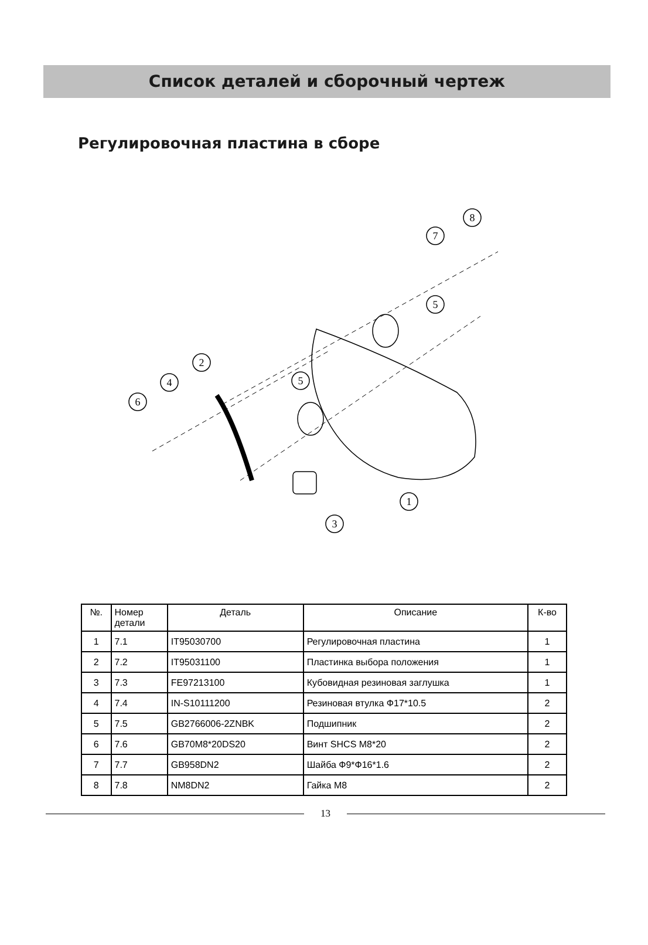Список деталей и сборочный чертеж
Регулировочная пластина в сборе
8
7
5
5
2
4
6
1
3
| №. | Номер детали | Деталь | Описание | К-во |
| --- | --- | --- | --- | --- |
| 1 | 7.1 | IT95030700 | Регулировочная пластина | 1 |
| 2 | 7.2 | IT95031100 | Пластинка выбора положения | 1 |
| 3 | 7.3 | FE97213100 | Кубовидная резиновая заглушка | 1 |
| 4 | 7.4 | IN-S10111200 | Резиновая втулка Ф17*10.5 | 2 |
| 5 | 7.5 | GB2766006-2ZNBK | Подшипник | 2 |
| 6 | 7.6 | GB70M8*20DS20 | Винт SHCS M8*20 | 2 |
| 7 | 7.7 | GB958DN2 | Шайба Ф9*Ф16*1.6 | 2 |
| 8 | 7.8 | NM8DN2 | Гайка M8 | 2 |
13